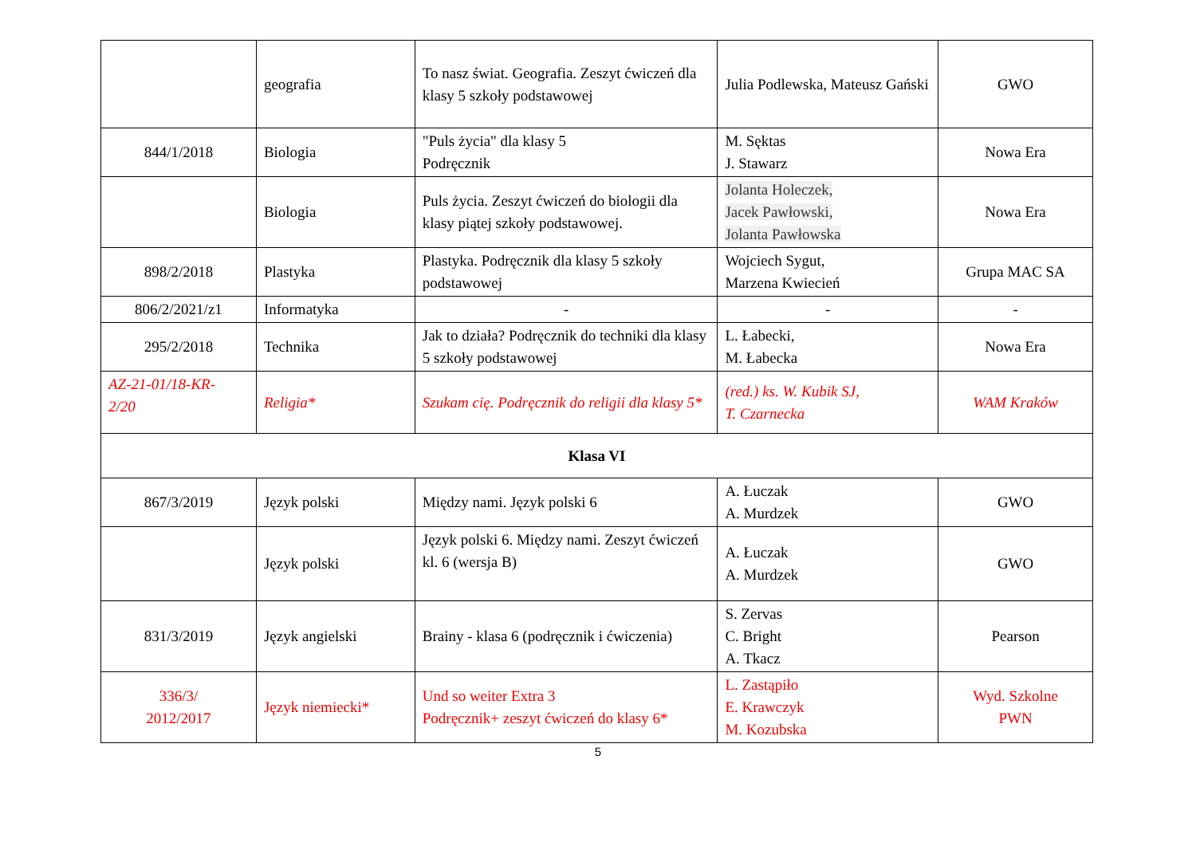| | geografia | To nasz świat. Geografia. Zeszyt ćwiczeń dla klasy 5 szkoły podstawowej | Julia Podlewska, Mateusz Gański | GWO |
| 844/1/2018 | Biologia | "Puls życia" dla klasy 5 Podręcznik | M. Sęktas J. Stawarz | Nowa Era |
| | Biologia | Puls życia. Zeszyt ćwiczeń do biologii dla klasy piątej szkoły podstawowej. | Jolanta Holeczek, Jacek Pawłowski, Jolanta Pawłowska | Nowa Era |
| 898/2/2018 | Plastyka | Plastyka. Podręcznik dla klasy 5 szkoły podstawowej | Wojciech Sygut, Marzena Kwiecień | Grupa MAC SA |
| 806/2/2021/z1 | Informatyka | - | - | - |
| 295/2/2018 | Technika | Jak to działa? Podręcznik do techniki dla klasy 5 szkoły podstawowej | L. Łabecki, M. Łabecka | Nowa Era |
| AZ-21-01/18-KR- 2/20 | Religia* | Szukam cię. Podręcznik do religii dla klasy 5* | (red.) ks. W. Kubik SJ, T. Czarnecka | WAM Kraków |
| Klasa VI | | | | |
| 867/3/2019 | Język polski | Między nami. Język polski 6 | A. Łuczak A. Murdzek | GWO |
| | Język polski | Język polski 6. Między nami. Zeszyt ćwiczeń kl. 6 (wersja B) | A. Łuczak A. Murdzek | GWO |
| 831/3/2019 | Język angielski | Brainy - klasa 6 (podręcznik i ćwiczenia) | S. Zervas C. Bright A. Tkacz | Pearson |
| 336/3/ 2012/2017 | Język niemiecki* | Und so weiter Extra 3 Podręcznik+ zeszyt ćwiczeń do klasy 6* | L. Zastąpiło E. Krawczyk M. Kozubska | Wyd. Szkolne PWN |
5